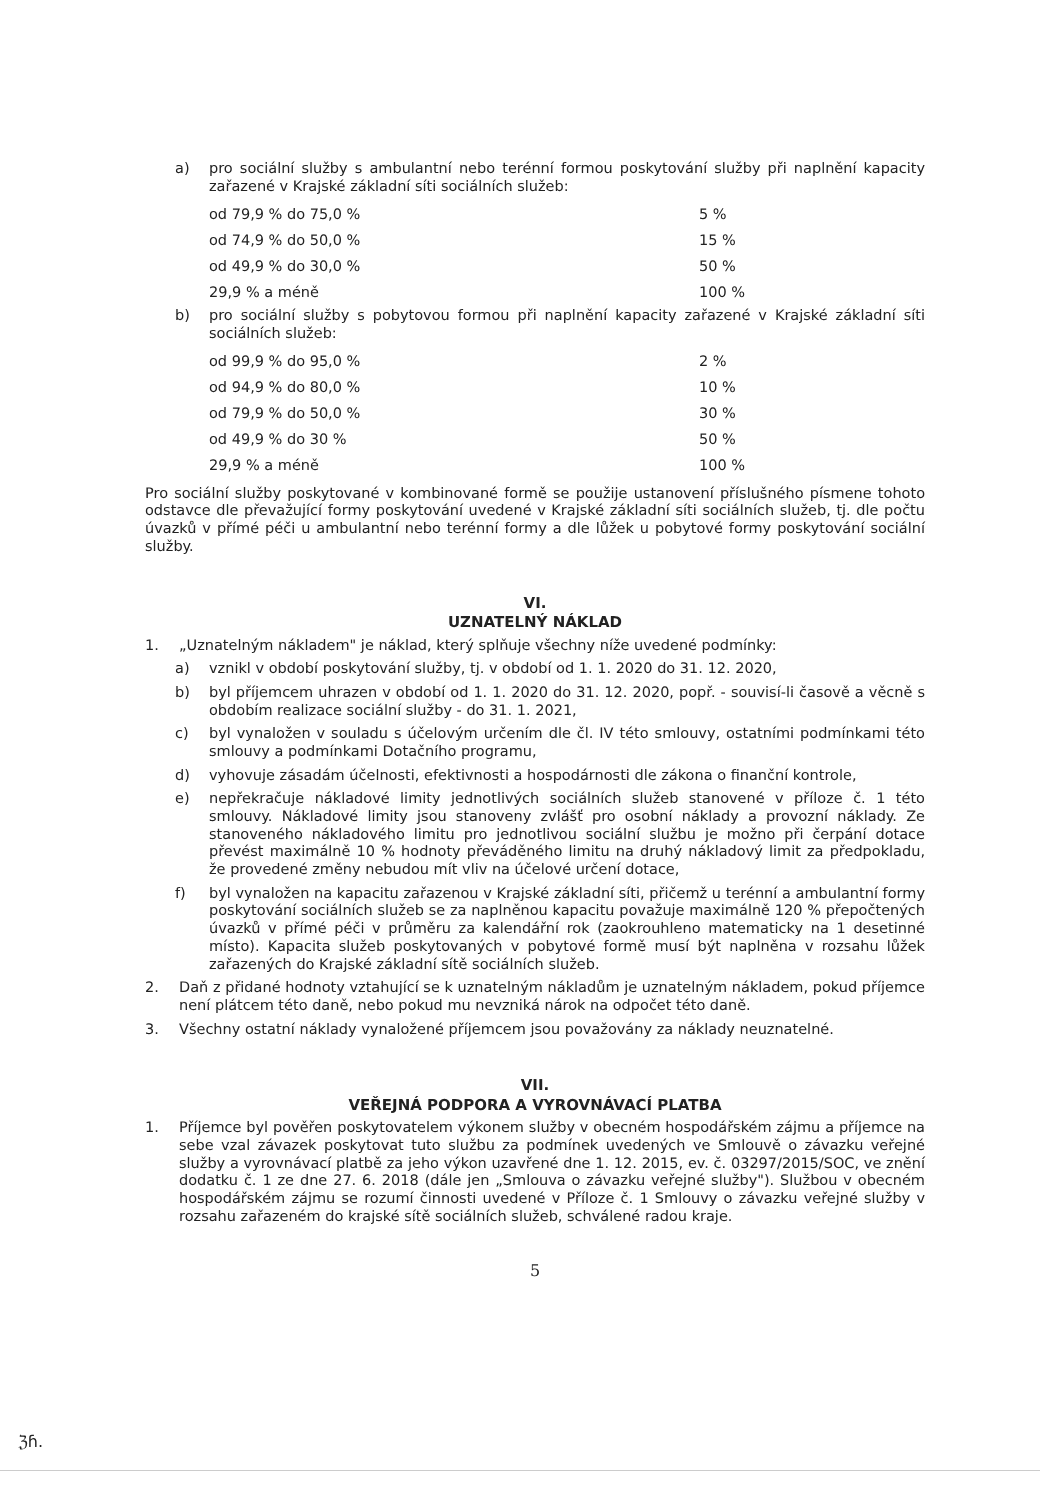a) pro sociální služby s ambulantní nebo terénní formou poskytování služby při naplnění kapacity zařazené v Krajské základní síti sociálních služeb:
| od 79,9 % do 75,0 % | 5 % |
| od 74,9 % do 50,0 % | 15 % |
| od 49,9 % do 30,0 % | 50 % |
| 29,9 % a méně | 100 % |
b) pro sociální služby s pobytovou formou při naplnění kapacity zařazené v Krajské základní síti sociálních služeb:
| od 99,9 % do 95,0 % | 2 % |
| od 94,9 % do 80,0 % | 10 % |
| od 79,9 % do 50,0 % | 30 % |
| od 49,9 % do 30 % | 50 % |
| 29,9 % a méně | 100 % |
Pro sociální služby poskytované v kombinované formě se použije ustanovení příslušného písmene tohoto odstavce dle převažující formy poskytování uvedené v Krajské základní síti sociálních služeb, tj. dle počtu úvazků v přímé péči u ambulantní nebo terénní formy a dle lůžek u pobytové formy poskytování sociální služby.
VI.
UZNATELNÝ NÁKLAD
1. „Uznatelným nákladem" je náklad, který splňuje všechny níže uvedené podmínky:
a) vznikl v období poskytování služby, tj. v období od 1. 1. 2020 do 31. 12. 2020,
b) byl příjemcem uhrazen v období od 1. 1. 2020 do 31. 12. 2020, popř. - souvisí-li časově a věcně s obdobím realizace sociální služby - do 31. 1. 2021,
c) byl vynaložen v souladu s účelovým určením dle čl. IV této smlouvy, ostatními podmínkami této smlouvy a podmínkami Dotačního programu,
d) vyhovuje zásadám účelnosti, efektivnosti a hospodárnosti dle zákona o finanční kontrole,
e) nepřekračuje nákladové limity jednotlivých sociálních služeb stanovené v příloze č. 1 této smlouvy. Nákladové limity jsou stanoveny zvlášť pro osobní náklady a provozní náklady. Ze stanoveného nákladového limitu pro jednotlivou sociální službu je možno při čerpání dotace převést maximálně 10 % hodnoty převáděného limitu na druhý nákladový limit za předpokladu, že provedené změny nebudou mít vliv na účelové určení dotace,
f) byl vynaložen na kapacitu zařazenou v Krajské základní síti, přičemž u terénní a ambulantní formy poskytování sociálních služeb se za naplněnou kapacitu považuje maximálně 120 % přepočtených úvazků v přímé péči v průměru za kalendářní rok (zaokrouhleno matematicky na 1 desetinné místo). Kapacita služeb poskytovaných v pobytové formě musí být naplněna v rozsahu lůžek zařazených do Krajské základní sítě sociálních služeb.
2. Daň z přidané hodnoty vztahující se k uznatelným nákladům je uznatelným nákladem, pokud příjemce není plátcem této daně, nebo pokud mu nevzniká nárok na odpočet této daně.
3. Všechny ostatní náklady vynaložené příjemcem jsou považovány za náklady neuznatelné.
VII.
VEŘEJNÁ PODPORA A VYROVNÁVACÍ PLATBA
1. Příjemce byl pověřen poskytovatelem výkonem služby v obecném hospodářském zájmu a příjemce na sebe vzal závazek poskytovat tuto službu za podmínek uvedených ve Smlouvě o závazku veřejné služby a vyrovnávací platbě za jeho výkon uzavřené dne 1. 12. 2015, ev. č. 03297/2015/SOC, ve znění dodatku č. 1 ze dne 27. 6. 2018 (dále jen „Smlouva o závazku veřejné služby"). Službou v obecném hospodářském zájmu se rozumí činnosti uvedené v Příloze č. 1 Smlouvy o závazku veřejné služby v rozsahu zařazeném do krajské sítě sociálních služeb, schválené radou kraje.
5
ℨɦ.